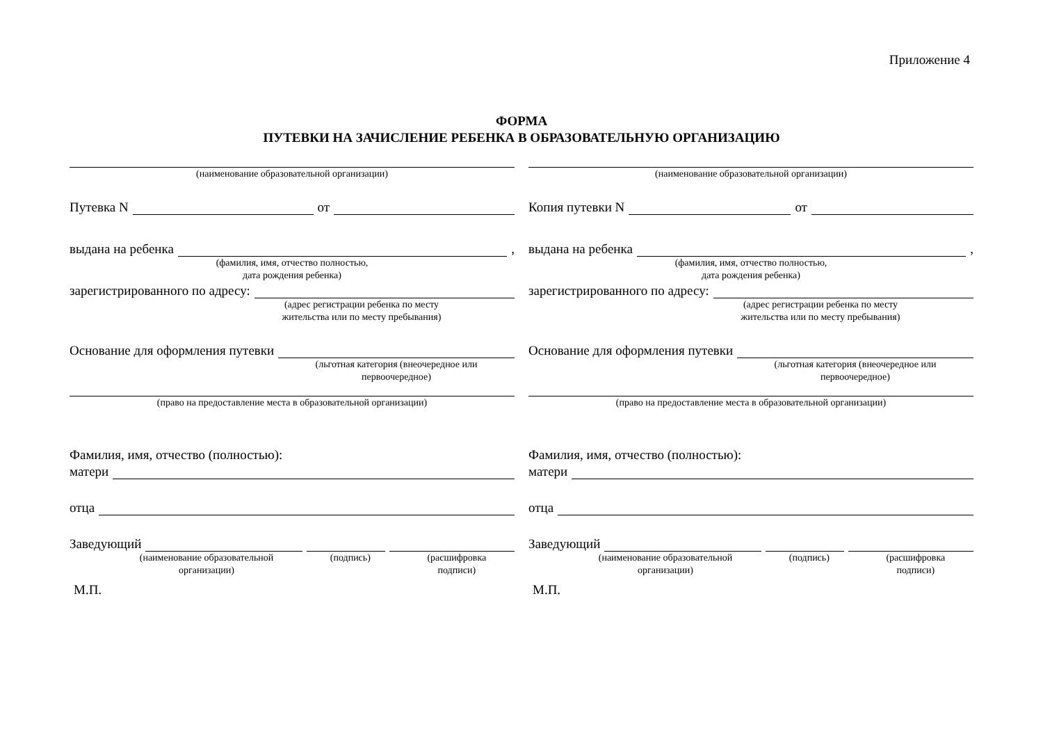Приложение 4
ФОРМА
ПУТЕВКИ НА ЗАЧИСЛЕНИЕ РЕБЕНКА В ОБРАЗОВАТЕЛЬНУЮ ОРГАНИЗАЦИЮ
(наименование образовательной организации)
Путевка N от
выдана на ребенка ,
(фамилия, имя, отчество полностью,
дата рождения ребенка)
зарегистрированного по адресу:
(адрес регистрации ребенка по месту
жительства или по месту пребывания)
Основание для оформления путевки
(льготная категория (внеочередное или
первоочередное)
(право на предоставление места в образовательной организации)
Фамилия, имя, отчество (полностью):
матери
отца
Заведующий
(наименование образовательной
организации) (подпись) (расшифровка
подписи)
М.П.
(наименование образовательной организации)
Копия путевки N от
выдана на ребенка ,
(фамилия, имя, отчество полностью,
дата рождения ребенка)
зарегистрированного по адресу:
(адрес регистрации ребенка по месту
жительства или по месту пребывания)
Основание для оформления путевки
(льготная категория (внеочередное или
первоочередное)
(право на предоставление места в образовательной организации)
Фамилия, имя, отчество (полностью):
матери
отца
Заведующий
(наименование образовательной
организации) (подпись) (расшифровка
подписи)
М.П.